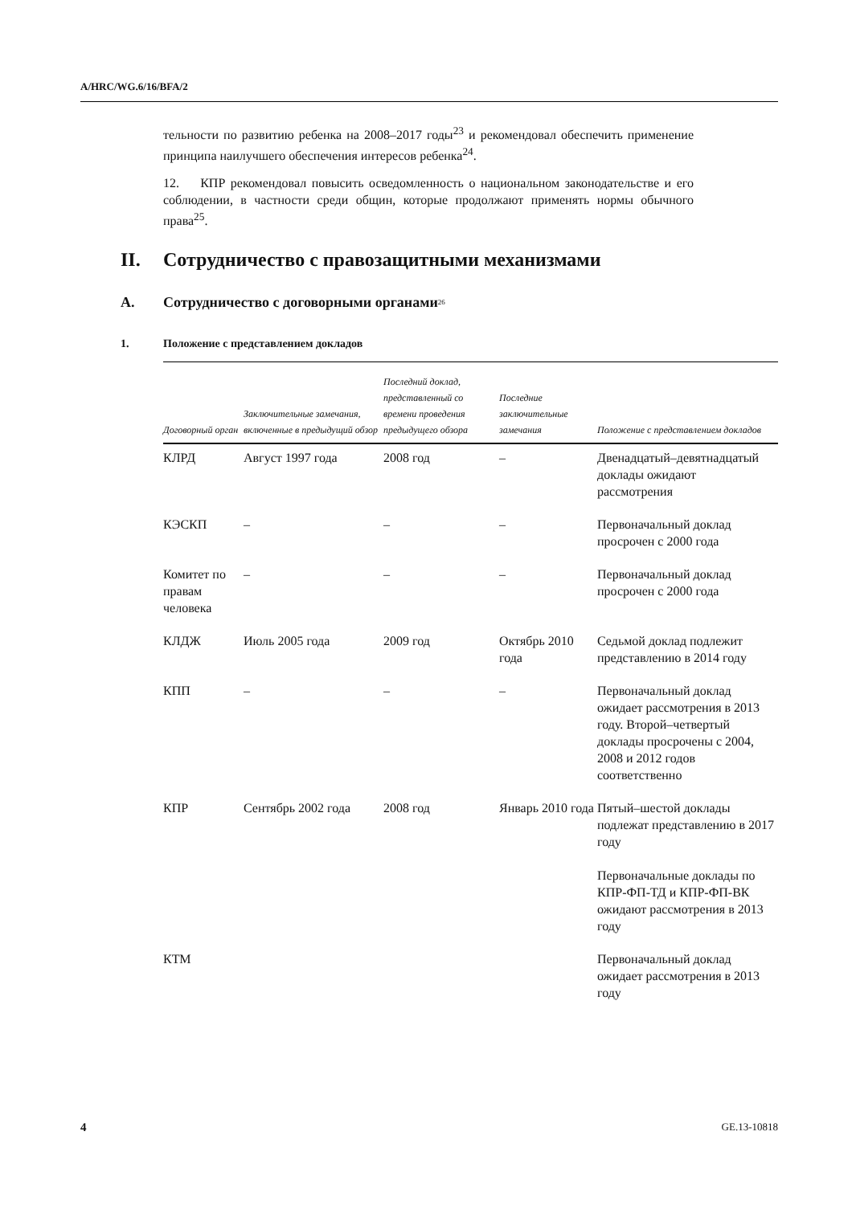A/HRC/WG.6/16/BFA/2
тельности по развитию ребенка на 2008–2017 годы<sup>23</sup> и рекомендовал обеспечить применение принципа наилучшего обеспечения интересов ребенка<sup>24</sup>.
12. КПР рекомендовал повысить осведомленность о национальном законодательстве и его соблюдении, в частности среди общин, которые продолжают применять нормы обычного права<sup>25</sup>.
II. Сотрудничество с правозащитными механизмами
A. Сотрудничество с договорными органами<sup>26</sup>
1. Положение с представлением докладов
| Договорный орган | Заключительные замечания, включенные в предыдущий обзор | Последний доклад, представленный со времени проведения предыдущего обзора | Последние заключительные замечания | Положение с представлением докладов |
| --- | --- | --- | --- | --- |
| КЛРД | Август 1997 года | 2008 год | – | Двенадцатый–девятнадцатый доклады ожидают рассмотрения |
| КЭСКП | – | – | – | Первоначальный доклад просрочен с 2000 года |
| Комитет по правам человека | – | – | – | Первоначальный доклад просрочен с 2000 года |
| КЛДЖ | Июль 2005 года | 2009 год | Октябрь 2010 года | Седьмой доклад подлежит представлению в 2014 году |
| КПП | – | – | – | Первоначальный доклад ожидает рассмотрения в 2013 году. Второй–четвертый доклады просрочены с 2004, 2008 и 2012 годов соответственно |
| КПР | Сентябрь 2002 года | 2008 год | Январь 2010 года | Пятый–шестой доклады подлежат представлению в 2017 году Первоначальные доклады по КПР-ФП-ТД и КПР-ФП-ВК ожидают рассмотрения в 2013 году |
| КТМ | | | | Первоначальный доклад ожидает рассмотрения в 2013 году |
4 GE.13-10818